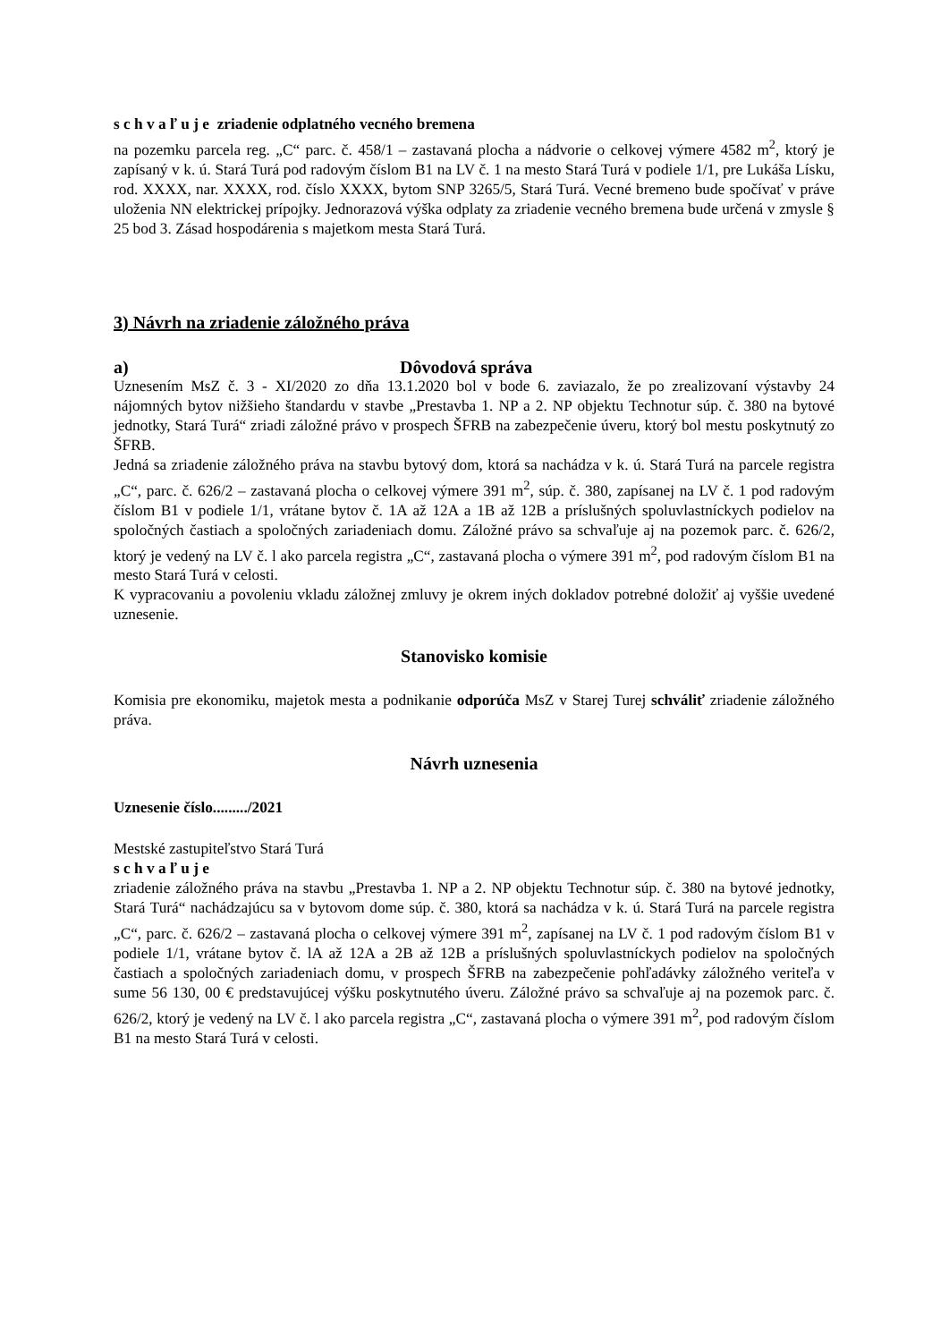s c h v a ľ u j e zriadenie odplatného vecného bremena
na pozemku parcela reg. „C“ parc. č. 458/1 – zastavaná plocha a nádvorie o celkovej výmere 4582 m<sup>2</sup>, ktorý je zapísaný v k. ú. Stará Turá pod radovým číslom B1 na LV č. 1 na mesto Stará Turá v podiele 1/1, pre Lukáša Lísku, rod. XXXX, nar. XXXX, rod. číslo XXXX, bytom SNP 3265/5, Stará Turá. Vecné bremeno bude spočívať v práve uloženia NN elektrickej prípojky. Jednorazová výška odplaty za zriadenie vecného bremena bude určená v zmysle § 25 bod 3. Zásad hospodárenia s majetkom mesta Stará Turá.
3) Návrh na zriadenie záložného práva
a) Dôvodová správa
Uznesením MsZ č. 3 - XI/2020 zo dňa 13.1.2020 bol v bode 6. zaviazalo, že po zrealizovaní výstavby 24 nájomných bytov nižšieho štandardu v stavbe „Prestavba 1. NP a 2. NP objektu Technotur súp. č. 380 na bytové jednotky, Stará Turá“ zriadi záložné právo v prospech ŠFRB na zabezpečenie úveru, ktorý bol mestu poskytnutý zo ŠFRB.
Jedná sa zriadenie záložného práva na stavbu bytový dom, ktorá sa nachádza v k. ú. Stará Turá na parcele registra „C“, parc. č. 626/2 – zastavaná plocha o celkovej výmere 391 m<sup>2</sup>, súp. č. 380, zapísanej na LV č. 1 pod radovým číslom B1 v podiele 1/1, vrátane bytov č. 1A až 12A a 1B až 12B a príslušných spoluvlastníckych podielov na spoločných častiach a spoločných zariadeniach domu. Záložné právo sa schvaľuje aj na pozemok parc. č. 626/2, ktorý je vedený na LV č. l ako parcela registra „C“, zastavaná plocha o výmere 391 m<sup>2</sup>, pod radovým číslom B1 na mesto Stará Turá v celosti.
K vypracovaniu a povoleniu vkladu záložnej zmluvy je okrem iných dokladov potrebné doložiť aj vyššie uvedené uznesenie.
Stanovisko komisie
Komisia pre ekonomiku, majetok mesta a podnikanie odporúča MsZ v Starej Turej schváliť zriadenie záložného práva.
Návrh uznesenia
Uznesenie číslo........./2021
Mestské zastupiteľstvo Stará Turá
s c h v a ľ u j e
zriadenie záložného práva na stavbu „Prestavba 1. NP a 2. NP objektu Technotur súp. č. 380 na bytové jednotky, Stará Turá“ nachádzajúcu sa v bytovom dome súp. č. 380, ktorá sa nachádza v k. ú. Stará Turá na parcele registra „C“, parc. č. 626/2 – zastavaná plocha o celkovej výmere 391 m<sup>2</sup>, zapísanej na LV č. 1 pod radovým číslom B1 v podiele 1/1, vrátane bytov č. lA až 12A a 2B až 12B a príslušných spoluvlastníckych podielov na spoločných častiach a spoločných zariadeniach domu, v prospech ŠFRB na zabezpečenie pohľadávky záložného veriteľa v sume 56 130, 00 € predstavujúcej výšku poskytnutého úveru. Záložné právo sa schvaľuje aj na pozemok parc. č. 626/2, ktorý je vedený na LV č. l ako parcela registra „C“, zastavaná plocha o výmere 391 m<sup>2</sup>, pod radovým číslom B1 na mesto Stará Turá v celosti.